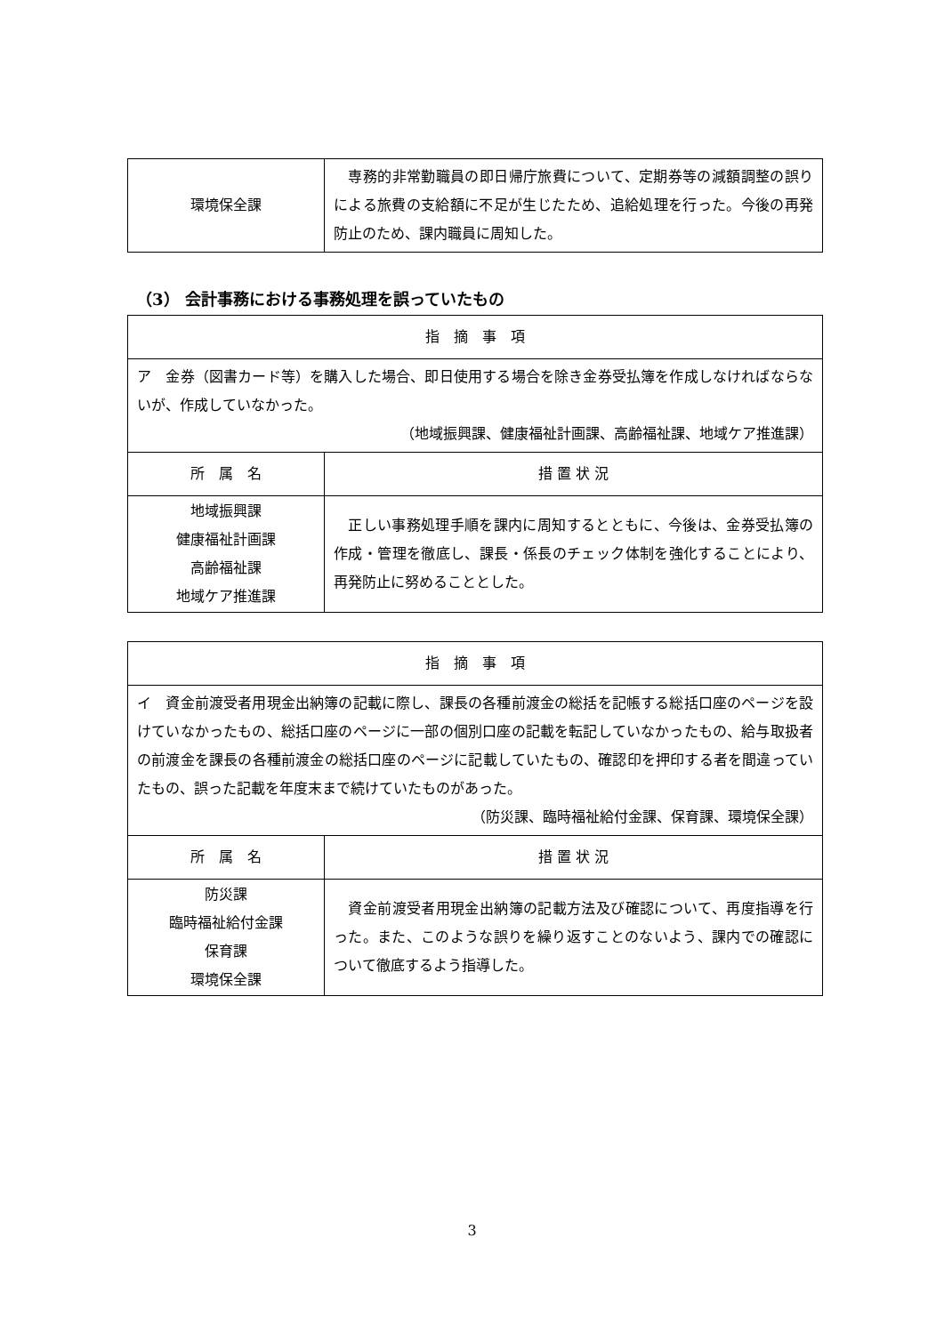| 環境保全課 | 専務的非常勤職員の即日帰庁旅費について、定期券等の減額調整の誤りによる旅費の支給額に不足が生じたため、追給処理を行った。今後の再発防止のため、課内職員に周知した。 |
（3） 会計事務における事務処理を誤っていたもの
| 指 摘 事 項 | |
| --- | --- |
| ア 金券（図書カード等）を購入した場合、即日使用する場合を除き金券受払簿を作成しなければならないが、作成していなかった。 （地域振興課、健康福祉計画課、高齢福祉課、地域ケア推進課） | |
| 所 属 名 | 措 置 状 況 |
| 地域振興課 健康福祉計画課 高齢福祉課 地域ケア推進課 | 正しい事務処理手順を課内に周知するとともに、今後は、金券受払簿の作成・管理を徹底し、課長・係長のチェック体制を強化することにより、再発防止に努めることとした。 |
| 指 摘 事 項 | |
| --- | --- |
| イ 資金前渡受者用現金出納簿の記載に際し、課長の各種前渡金の総括を記帳する総括口座のページを設けていなかったもの、総括口座のページに一部の個別口座の記載を転記していなかったもの、給与取扱者の前渡金を課長の各種前渡金の総括口座のページに記載していたもの、確認印を押印する者を間違っていたもの、誤った記載を年度末まで続けていたものがあった。 （防災課、臨時福祉給付金課、保育課、環境保全課） | |
| 所 属 名 | 措 置 状 況 |
| 防災課 臨時福祉給付金課 保育課 環境保全課 | 資金前渡受者用現金出納簿の記載方法及び確認について、再度指導を行った。また、このような誤りを繰り返すことのないよう、課内での確認について徹底するよう指導した。 |
3